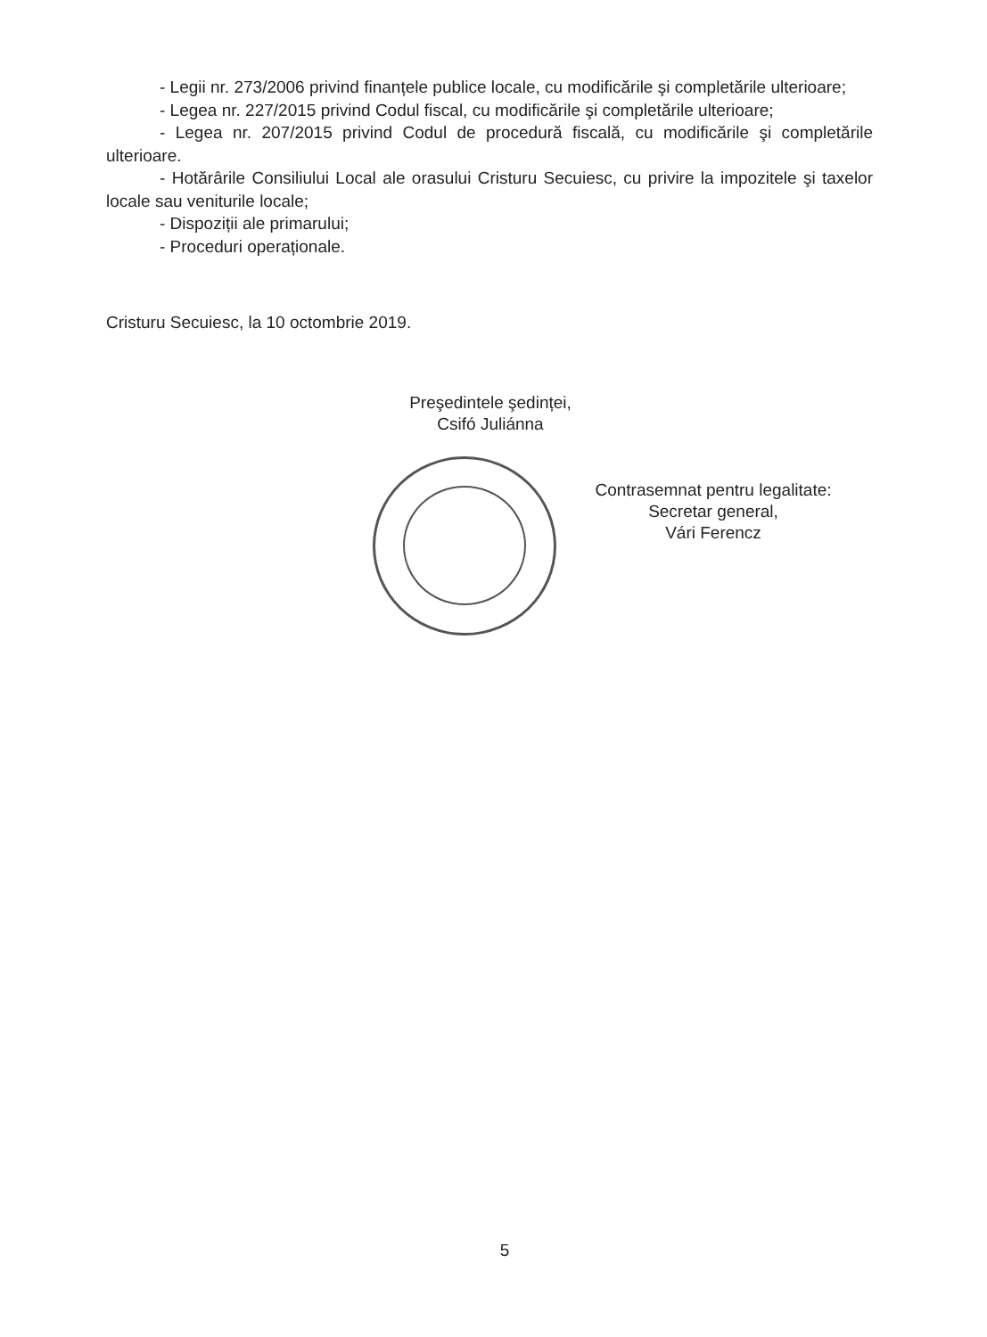- Legii nr. 273/2006 privind finanțele publice locale, cu modificările şi completările ulterioare;
- Legea nr. 227/2015 privind Codul fiscal, cu modificările şi completările ulterioare;
- Legea nr. 207/2015 privind Codul de procedură fiscală, cu modificările şi completările ulterioare.
- Hotărârile Consiliului Local ale orasului Cristuru Secuiesc, cu privire la impozitele şi taxelor locale sau veniturile locale;
- Dispoziții ale primarului;
- Proceduri operaționale.
Cristuru Secuiesc, la 10 octombrie 2019.
Preşedintele şedinței,
Csifó Juliánna
Contrasemnat pentru legalitate:
Secretar general,
Vári Ferencz
5